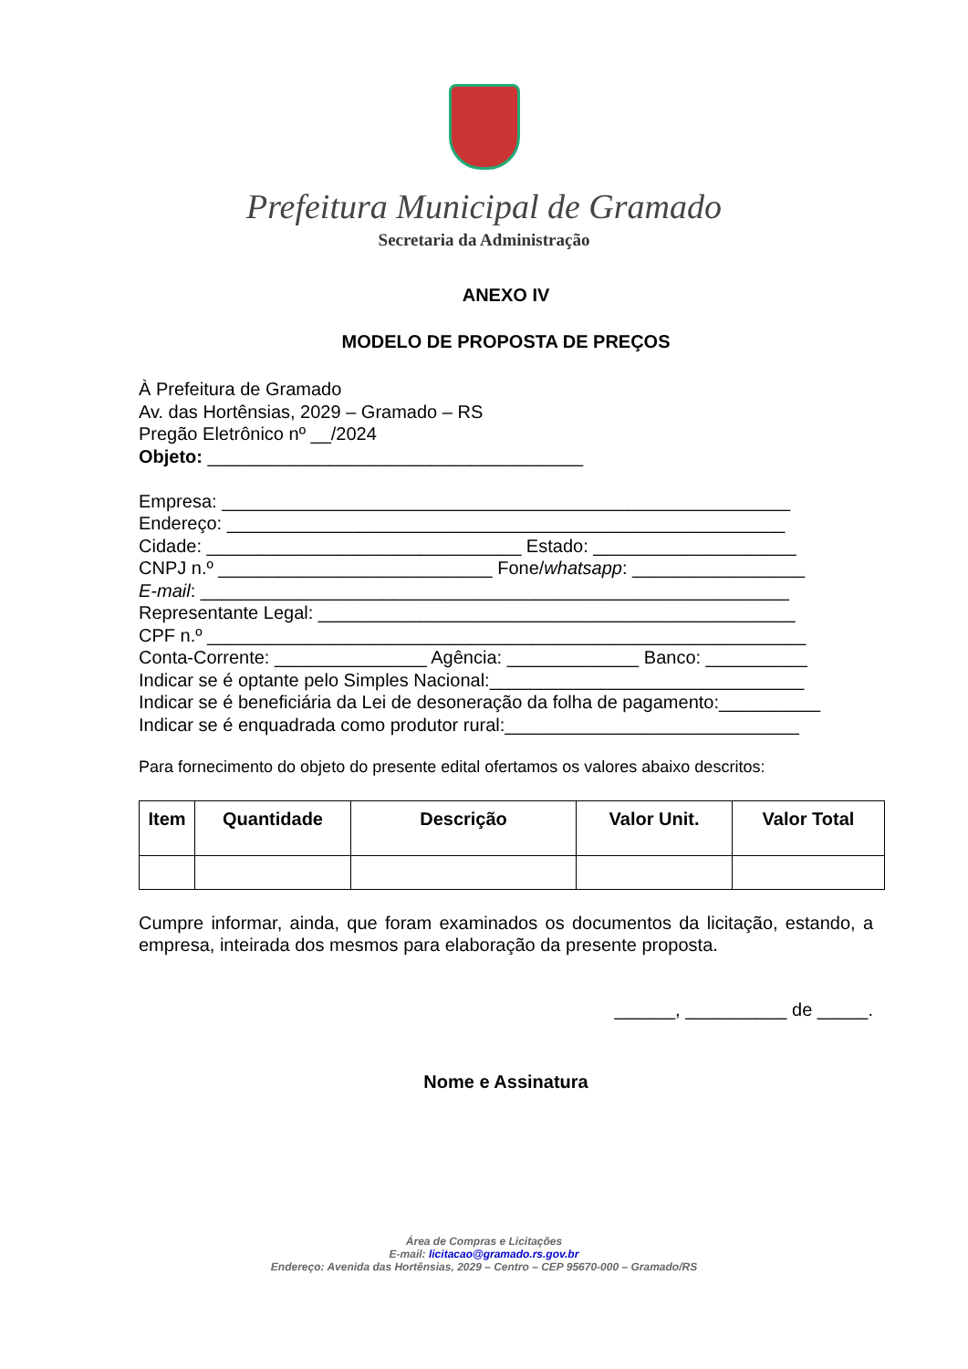Prefeitura Municipal de Gramado
Secretaria da Administração
ANEXO IV
MODELO DE PROPOSTA DE PREÇOS
À Prefeitura de Gramado
Av. das Hortênsias, 2029 – Gramado – RS
Pregão Eletrônico nº __/2024
Objeto: _____________________________________
Empresa: ________________________________________________________
Endereço: _______________________________________________________
Cidade: _______________________________ Estado: ____________________
CNPJ n.º ___________________________ Fone/whatsapp: _________________
E-mail: __________________________________________________________
Representante Legal: _______________________________________________
CPF n.º ___________________________________________________________
Conta-Corrente: _______________ Agência: _____________ Banco: __________
Indicar se é optante pelo Simples Nacional:_______________________________
Indicar se é beneficiária da Lei de desoneração da folha de pagamento:__________
Indicar se é enquadrada como produtor rural:_____________________________
Para fornecimento do objeto do presente edital ofertamos os valores abaixo descritos:
| Item | Quantidade | Descrição | Valor Unit. | Valor Total |
| --- | --- | --- | --- | --- |
Cumpre informar, ainda, que foram examinados os documentos da licitação, estando, a empresa, inteirada dos mesmos para elaboração da presente proposta.
______, __________ de _____.
Nome e Assinatura
Área de Compras e Licitações
E-mail: licitacao@gramado.rs.gov.br
Endereço: Avenida das Hortênsias, 2029 – Centro – CEP 95670-000 – Gramado/RS